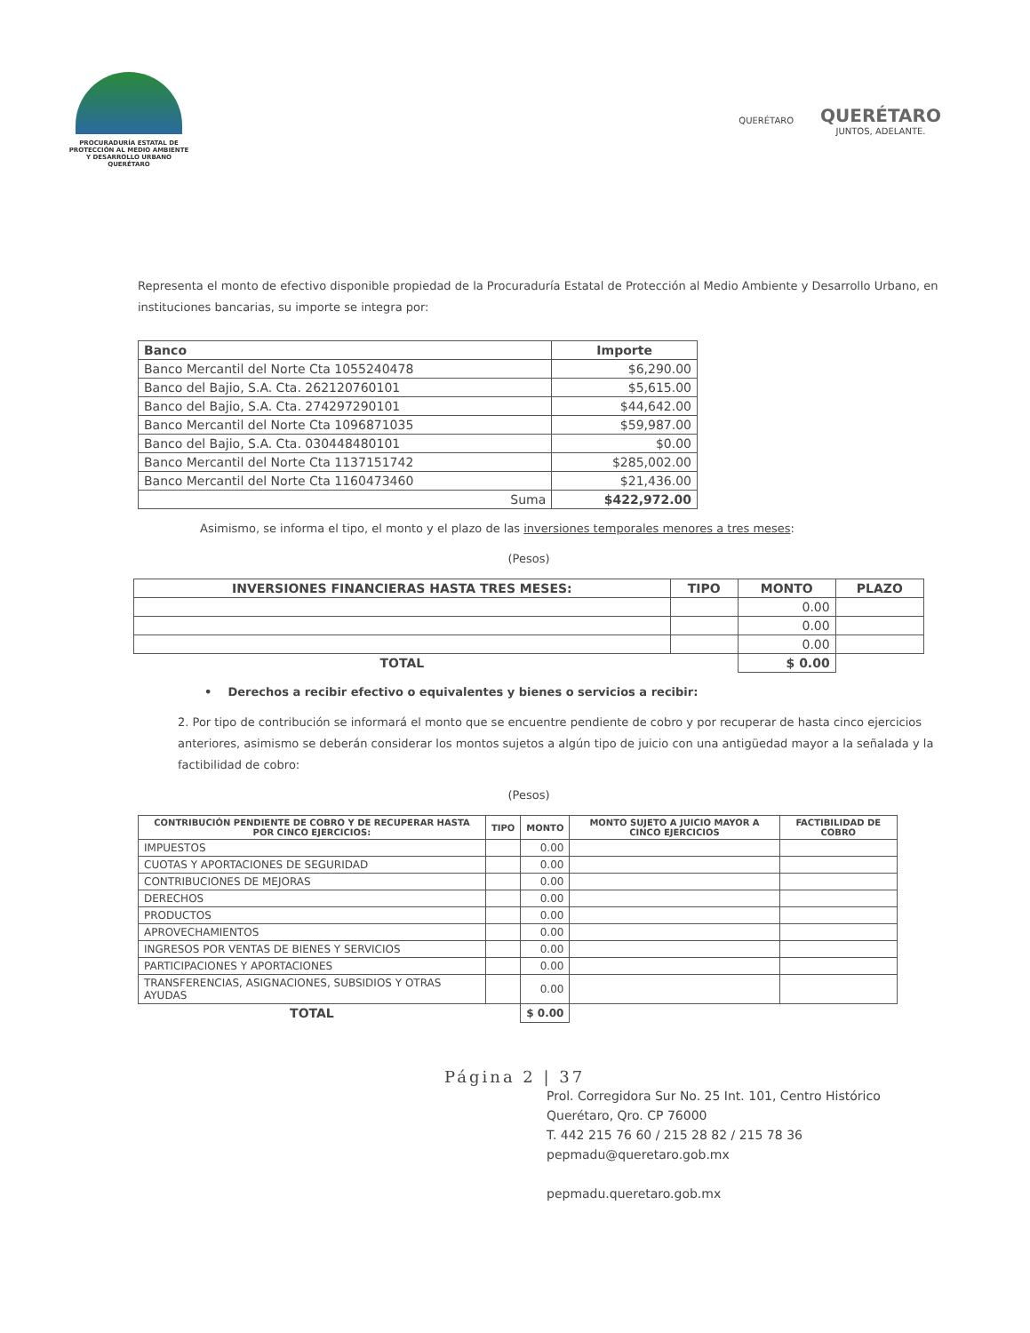PROCURADURÍA ESTATAL DE
PROTECCIÓN AL MEDIO AMBIENTE
Y DESARROLLO URBANO
QUERÉTARO
QUERÉTARO
QUERÉTARO
JUNTOS, ADELANTE.
Representa el monto de efectivo disponible propiedad de la Procuraduría Estatal de Protección al Medio Ambiente y Desarrollo Urbano, en instituciones bancarias, su importe se integra por:
| Banco | Importe |
| --- | --- |
| Banco Mercantil del Norte Cta 1055240478 | $6,290.00 |
| Banco del Bajio, S.A. Cta. 262120760101 | $5,615.00 |
| Banco del Bajio, S.A. Cta. 274297290101 | $44,642.00 |
| Banco Mercantil del Norte Cta 1096871035 | $59,987.00 |
| Banco del Bajio, S.A. Cta. 030448480101 | $0.00 |
| Banco Mercantil del Norte Cta 1137151742 | $285,002.00 |
| Banco Mercantil del Norte Cta 1160473460 | $21,436.00 |
| Suma | $422,972.00 |
Asimismo, se informa el tipo, el monto y el plazo de las inversiones temporales menores a tres meses:
(Pesos)
| INVERSIONES FINANCIERAS HASTA TRES MESES: | TIPO | MONTO | PLAZO |
| --- | --- | --- | --- |
| | | 0.00 | |
| | | 0.00 | |
| | | 0.00 | |
| TOTAL | | $ 0.00 | |
• Derechos a recibir efectivo o equivalentes y bienes o servicios a recibir:
2. Por tipo de contribución se informará el monto que se encuentre pendiente de cobro y por recuperar de hasta cinco ejercicios anteriores, asimismo se deberán considerar los montos sujetos a algún tipo de juicio con una antigüedad mayor a la señalada y la factibilidad de cobro:
(Pesos)
| CONTRIBUCIÓN PENDIENTE DE COBRO Y DE RECUPERAR HASTA POR CINCO EJERCICIOS: | TIPO | MONTO | MONTO SUJETO A JUICIO MAYOR A CINCO EJERCICIOS | FACTIBILIDAD DE COBRO |
| --- | --- | --- | --- | --- |
| IMPUESTOS | | 0.00 | | |
| CUOTAS Y APORTACIONES DE SEGURIDAD | | 0.00 | | |
| CONTRIBUCIONES DE MEJORAS | | 0.00 | | |
| DERECHOS | | 0.00 | | |
| PRODUCTOS | | 0.00 | | |
| APROVECHAMIENTOS | | 0.00 | | |
| INGRESOS POR VENTAS DE BIENES Y SERVICIOS | | 0.00 | | |
| PARTICIPACIONES Y APORTACIONES | | 0.00 | | |
| TRANSFERENCIAS, ASIGNACIONES, SUBSIDIOS Y OTRAS AYUDAS | | 0.00 | | |
| TOTAL | | $ 0.00 | | |
Página 2 | 37
Prol. Corregidora Sur No. 25 Int. 101, Centro Histórico
Querétaro, Qro. CP 76000
T. 442 215 76 60 / 215 28 82 / 215 78 36
pepmadu@queretaro.gob.mx
pepmadu.queretaro.gob.mx